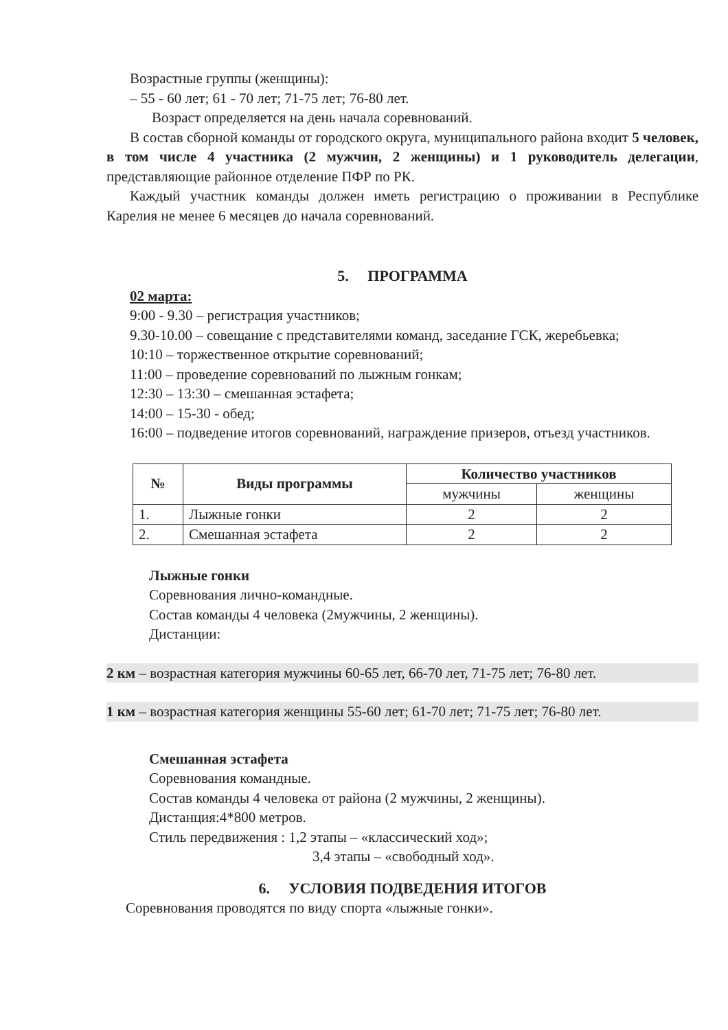Возрастные группы (женщины):
– 55 - 60 лет; 61 - 70 лет; 71-75 лет; 76-80 лет.
Возраст определяется на день начала соревнований.
В состав сборной команды от городского округа, муниципального района входит 5 человек, в том числе 4 участника (2 мужчин, 2 женщины) и 1 руководитель делегации, представляющие районное отделение ПФР по РК.
Каждый участник команды должен иметь регистрацию о проживании в Республике Карелия не менее 6 месяцев до начала соревнований.
5. ПРОГРАММА
02 марта:
9:00 - 9.30 – регистрация участников;
9.30-10.00 – совещание с представителями команд, заседание ГСК, жеребьевка;
10:10 – торжественное открытие соревнований;
11:00 – проведение соревнований по лыжным гонкам;
12:30 – 13:30 – смешанная эстафета;
14:00 – 15-30 - обед;
16:00 – подведение итогов соревнований, награждение призеров, отъезд участников.
| № | Виды программы | Количество участников | |
| --- | --- | --- | --- |
| | | мужчины | женщины |
| 1. | Лыжные гонки | 2 | 2 |
| 2. | Смешанная эстафета | 2 | 2 |
Лыжные гонки
Соревнования лично-командные.
Состав команды 4 человека (2мужчины, 2 женщины).
Дистанции:
2 км – возрастная категория мужчины 60-65 лет, 66-70 лет, 71-75 лет; 76-80 лет.
1 км – возрастная категория женщины 55-60 лет; 61-70 лет; 71-75 лет; 76-80 лет.
Смешанная эстафета
Соревнования командные.
Состав команды 4 человека от района (2 мужчины, 2 женщины).
Дистанция:4*800 метров.
Стиль передвижения : 1,2 этапы – «классический ход»;
3,4 этапы – «свободный ход».
6. УСЛОВИЯ ПОДВЕДЕНИЯ ИТОГОВ
Соревнования проводятся по виду спорта «лыжные гонки».